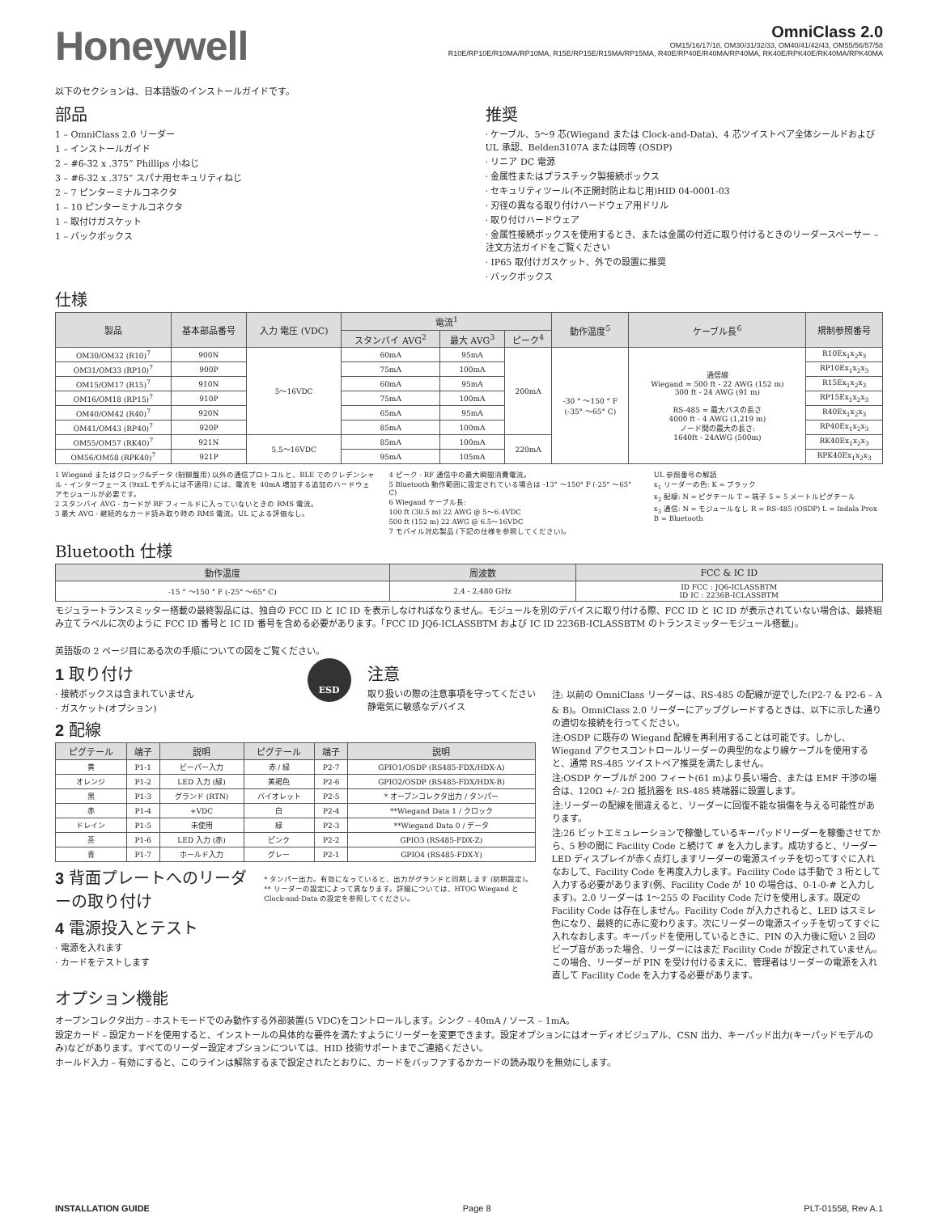Honeywell
OmniClass 2.0
OM15/16/17/18, OM30/31/32/33, OM40/41/42/43, OM55/56/57/58
R10E/RP10E/R10MA/RP10MA, R15E/RP15E/R15MA/RP15MA, R40E/RP40E/R40MA/RP40MA, RK40E/RPK40E/RK40MA/RPK40MA
以下のセクションは、日本語版のインストールガイドです。
部品
1 – OmniClass 2.0 リーダー
1 – インストールガイド
2 – #6-32 x .375” Phillips 小ねじ
3 – #6-32 x .375” スパナ用セキュリティねじ
2 – 7 ピンターミナルコネクタ
1 – 10 ピンターミナルコネクタ
1 – 取付けガスケット
1 – バックボックス
推奨
· ケーブル、5〜9 芯(Wiegand または Clock-and-Data)、4 芯ツイストペア全体シールドおよび UL 承認、Belden3107A または同等 (OSDP)
· リニア DC 電源
· 金属性またはプラスチック製接続ボックス
· セキュリティツール(不正開封防止ねじ用)HID 04-0001-03
· 刃径の異なる取り付けハードウェア用ドリル
· 取り付けハードウェア
· 金属性接続ボックスを使用するとき、または金属の付近に取り付けるときのリーダースペーサー – 注文方法ガイドをご覧ください
· IP65 取付けガスケット、外での設置に推奨
· バックボックス
仕様
| 製品 | 基本部品番号 | 入力 電圧 (VDC) | 電流<sup>1</sup> | | | 動作温度<sup>5</sup> | ケーブル長<sup>6</sup> | 規制参照番号 |
| --- | --- | --- | --- | --- | --- | --- | --- | --- |
| | | | スタンバイ AVG<sup>2</sup> | 最大 AVG<sup>3</sup> | ピーク<sup>4</sup> | | | |
| OM30/OM32 (R10)<sup>7</sup> | 900N | 5〜16VDC | 60mA | 95mA | 200mA | -30 ° 〜150 ° F (-35° 〜65° C) | 通信線 Wiegand = 500 ft - 22 AWG (152 m) 300 ft - 24 AWG (91 m) RS-485 = 最大バスの長さ 4000 ft - 4 AWG (1,219 m) ノード間の最大の長さ: 1640ft - 24AWG (500m) | R10Ex<sub>1</sub>x<sub>2</sub>x<sub>3</sub> |
| OM31/OM33 (RP10)<sup>7</sup> | 900P | | 75mA | 100mA | | | | RP10Ex<sub>1</sub>x<sub>2</sub>x<sub>3</sub> |
| OM15/OM17 (R15)<sup>7</sup> | 910N | | 60mA | 95mA | | | | R15Ex<sub>1</sub>x<sub>2</sub>x<sub>3</sub> |
| OM16/OM18 (RP15)<sup>7</sup> | 910P | | 75mA | 100mA | | | | RP15Ex<sub>1</sub>x<sub>2</sub>x<sub>3</sub> |
| OM40/OM42 (R40)<sup>7</sup> | 920N | | 65mA | 95mA | | | | R40Ex<sub>1</sub>x<sub>2</sub>x<sub>3</sub> |
| OM41/OM43 (RP40)<sup>7</sup> | 920P | | 85mA | 100mA | | | | RP40Ex<sub>1</sub>x<sub>2</sub>x<sub>3</sub> |
| OM55/OM57 (RK40)<sup>7</sup> | 921N | 5.5〜16VDC | 85mA | 100mA | 220mA | | | RK40Ex<sub>1</sub>x<sub>2</sub>x<sub>3</sub> |
| OM56/OM58 (RPK40)<sup>7</sup> | 921P | | 95mA | 105mA | | | | RPK40Ex<sub>1</sub>x<sub>2</sub>x<sub>3</sub> |
1 Wiegand またはクロック&データ (制御盤用) 以外の通信プロトコルと、BLE でのクレデンシャル・インターフェース (9xxL モデルには不適用) には、電流を 40mA 増加する追加のハードウェアモジュールが必要です。
2 スタンバイ AVG - カードが RF フィールドに入っていないときの RMS 電流。
3 最大 AVG - 継続的なカード読み取り時の RMS 電流。UL による評価なし。
4 ピーク - RF 通信中の最大瞬間消費電流。
5 Bluetooth 動作範囲に設定されている場合は -13° 〜150° F (-25° 〜65° C)
6 Wiegand ケーブル長:
100 ft (30.5 m) 22 AWG @ 5〜6.4VDC
500 ft (152 m) 22 AWG @ 6.5〜16VDC
7 モバイル対応製品 (下記の仕様を参照してください)。
UL 参照番号の解読
x<sub>1</sub> リーダーの色: K = ブラック
x<sub>2</sub> 配線: N = ピグテール T = 端子 5 = 5 メートルピグテール
x<sub>3</sub> 通信: N = モジュールなし R = RS-485 (OSDP) L = Indala Prox B = Bluetooth
Bluetooth 仕様
| 動作温度 | 周波数 | FCC & IC ID |
| --- | --- | --- |
| -15 ° 〜150 ° F (-25° 〜65° C) | 2,4 - 2,480 GHz | ID FCC : JQ6-ICLASSBTM ID IC : 2236B-ICLASSBTM |
モジュラートランスミッター搭載の最終製品には、独自の FCC ID と IC ID を表示しなければなりません。モジュールを別のデバイスに取り付ける際、FCC ID と IC ID が表示されていない場合は、最終組み立てラベルに次のように FCC ID 番号と IC ID 番号を含める必要があります。「FCC ID JQ6-ICLASSBTM および IC ID 2236B-ICLASSBTM のトランスミッターモジュール搭載」。
英語版の 2 ページ目にある次の手順についての図をご覧ください。
1 取り付け
· 接続ボックスは含まれていません
· ガスケット(オプション)
2 配線
ESD
注意
取り扱いの際の注意事項を守ってください
静電気に敏感なデバイス
| ピグテール | 端子 | 説明 | ピグテール | 端子 | 説明 |
| --- | --- | --- | --- | --- | --- |
| 黄 | P1-1 | ビーパー入力 | 赤 / 緑 | P2-7 | GPIO1/OSDP (RS485-FDX/HDX-A) |
| オレンジ | P1-2 | LED 入力 (緑) | 黄褐色 | P2-6 | GPIO2/OSDP (RS485-FDX/HDX-B) |
| 黒 | P1-3 | グランド (RTN) | バイオレット | P2-5 | * オープンコレクタ出力 / タンパー |
| 赤 | P1-4 | +VDC | 白 | P2-4 | **Wiegand Data 1 / クロック |
| ドレイン | P1-5 | 未使用 | 緑 | P2-3 | **Wiegand Data 0 / データ |
| 茶 | P1-6 | LED 入力 (赤) | ピンク | P2-2 | GPIO3 (RS485-FDX-Z) |
| 青 | P1-7 | ホールド入力 | グレー | P2-1 | GPIO4 (RS485-FDX-Y) |
3 背面プレートへのリーダーの取り付け
4 電源投入とテスト
· 電源を入れます
· カードをテストします
* タンパー出力。有効になっていると、出力がグランドと同期します (初期設定)。
** リーダーの設定によって異なります。詳細については、HTOG Wiegand と Clock-and-Data の設定を参照してください。
注: 以前の OmniClass リーダーは、RS-485 の配線が逆でした(P2-7 & P2-6 – A & B)。OmniClass 2.0 リーダーにアップグレードするときは、以下に示した通りの適切な接続を行ってください。
注:OSDP に既存の Wiegand 配線を再利用することは可能です。しかし、Wiegand アクセスコントロールリーダーの典型的なより線ケーブルを使用すると、通常 RS-485 ツイストペア推奨を満たしません。
注:OSDP ケーブルが 200 フィート(61 m)より長い場合、または EMF 干渉の場合は、120Ω +/- 2Ω 抵抗器を RS-485 終端器に設置します。
注:リーダーの配線を間違えると、リーダーに回復不能な損傷を与える可能性があります。
注:26 ビットエミュレーションで稼働しているキーパッドリーダーを稼働させてから、5 秒の間に Facility Code と続けて # を入力します。成功すると、リーダー LED ディスプレイが赤く点灯しますリーダーの電源スイッチを切ってすぐに入れなおして、Facility Code を再度入力します。Facility Code は手動で 3 桁として入力する必要があります(例、Facility Code が 10 の場合は、0-1-0-# と入力します)。2.0 リーダーは 1〜255 の Facility Code だけを使用します。既定の Facility Code は存在しません。Facility Code が入力されると、LED はスミレ色になり、最終的に赤に変わります。次にリーダーの電源スイッチを切ってすぐに入れなおします。キーパッドを使用しているときに、PIN の入力後に短い 2 回のビープ音があった場合、リーダーにはまだ Facility Code が設定されていません。この場合、リーダーが PIN を受け付けるまえに、管理者はリーダーの電源を入れ直して Facility Code を入力する必要があります。
オプション機能
オープンコレクタ出力 – ホストモードでのみ動作する外部装置(5 VDC)をコントロールします。シンク – 40mA / ソース – 1mA。
設定カード – 設定カードを使用すると、インストールの具体的な要件を満たすようにリーダーを変更できます。設定オプションにはオーディオビジュアル、CSN 出力、キーパッド出力(キーパッドモデルのみ)などがあります。すべてのリーダー設定オプションについては、HID 技術サポートまでご連絡ください。
ホールド入力 – 有効にすると、このラインは解除するまで設定されたとおりに、カードをバッファするかカードの読み取りを無効にします。
INSTALLATION GUIDE Page 8 PLT-01558, Rev A.1